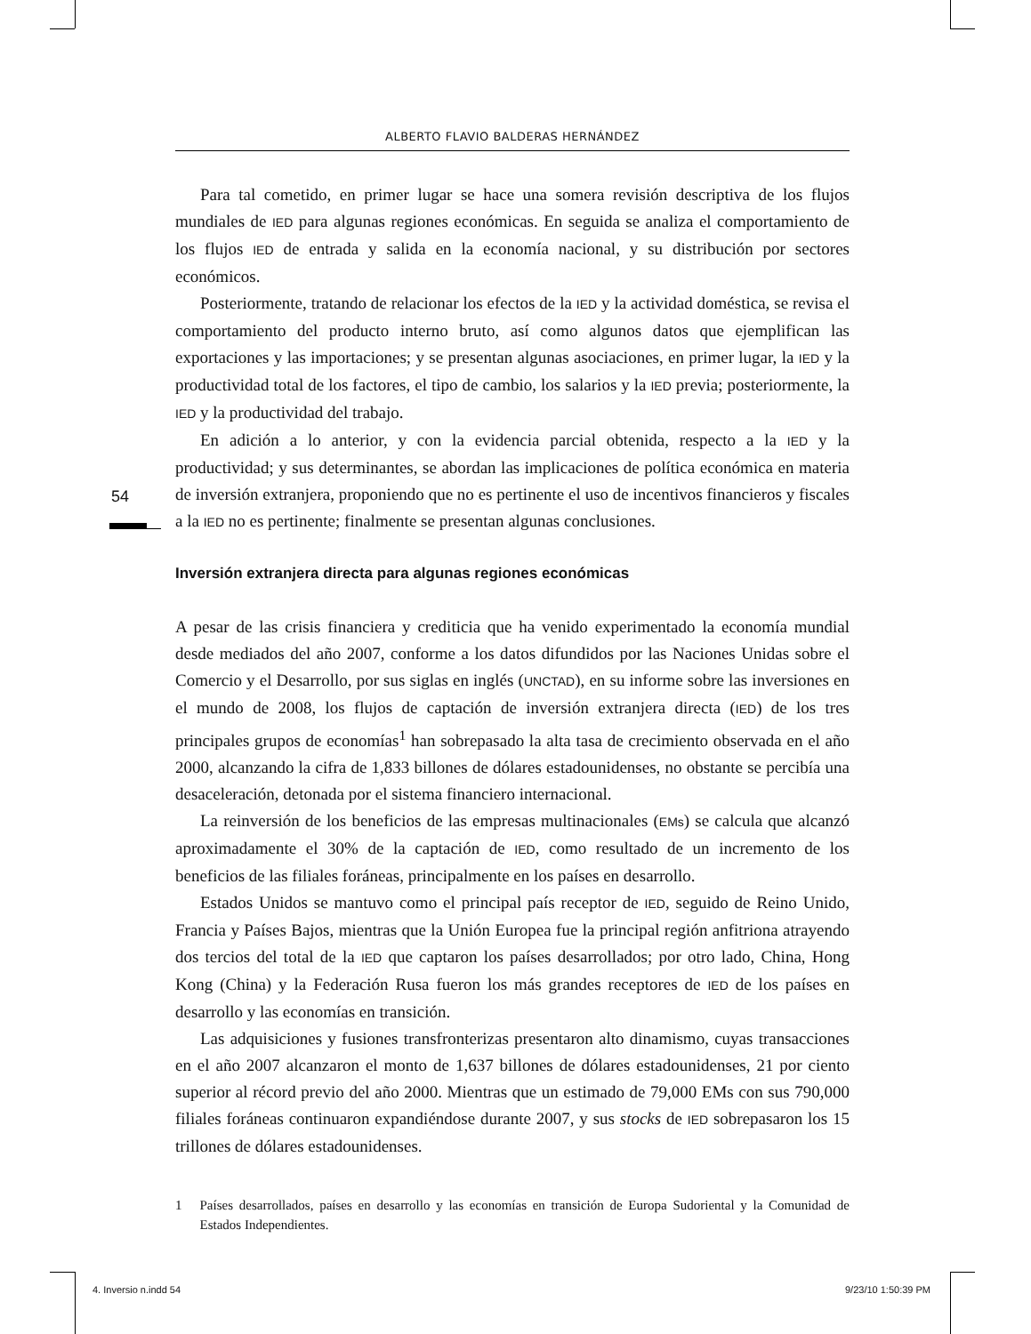ALBERTO FLAVIO BALDERAS HERNÁNDEZ
54
Para tal cometido, en primer lugar se hace una somera revisión descriptiva de los flujos mundiales de IED para algunas regiones económicas. En seguida se analiza el comportamiento de los flujos IED de entrada y salida en la economía nacional, y su distribución por sectores económicos.
Posteriormente, tratando de relacionar los efectos de la IED y la actividad doméstica, se revisa el comportamiento del producto interno bruto, así como algunos datos que ejemplifican las exportaciones y las importaciones; y se presentan algunas asociaciones, en primer lugar, la IED y la productividad total de los factores, el tipo de cambio, los salarios y la IED previa; posteriormente, la IED y la productividad del trabajo.
En adición a lo anterior, y con la evidencia parcial obtenida, respecto a la IED y la productividad; y sus determinantes, se abordan las implicaciones de política económica en materia de inversión extranjera, proponiendo que no es pertinente el uso de incentivos financieros y fiscales a la IED no es pertinente; finalmente se presentan algunas conclusiones.
Inversión extranjera directa para algunas regiones económicas
A pesar de las crisis financiera y crediticia que ha venido experimentado la economía mundial desde mediados del año 2007, conforme a los datos difundidos por las Naciones Unidas sobre el Comercio y el Desarrollo, por sus siglas en inglés (UNCTAD), en su informe sobre las inversiones en el mundo de 2008, los flujos de captación de inversión extranjera directa (IED) de los tres principales grupos de economías<sup>1</sup> han sobrepasado la alta tasa de crecimiento observada en el año 2000, alcanzando la cifra de 1,833 billones de dólares estadounidenses, no obstante se percibía una desaceleración, detonada por el sistema financiero internacional.
La reinversión de los beneficios de las empresas multinacionales (EMs) se calcula que alcanzó aproximadamente el 30% de la captación de IED, como resultado de un incremento de los beneficios de las filiales foráneas, principalmente en los países en desarrollo.
Estados Unidos se mantuvo como el principal país receptor de IED, seguido de Reino Unido, Francia y Países Bajos, mientras que la Unión Europea fue la principal región anfitriona atrayendo dos tercios del total de la IED que captaron los países desarrollados; por otro lado, China, Hong Kong (China) y la Federación Rusa fueron los más grandes receptores de IED de los países en desarrollo y las economías en transición.
Las adquisiciones y fusiones transfronterizas presentaron alto dinamismo, cuyas transacciones en el año 2007 alcanzaron el monto de 1,637 billones de dólares estadounidenses, 21 por ciento superior al récord previo del año 2000. Mientras que un estimado de 79,000 EMs con sus 790,000 filiales foráneas continuaron expandiéndose durante 2007, y sus stocks de IED sobrepasaron los 15 trillones de dólares estadounidenses.
1 Países desarrollados, países en desarrollo y las economías en transición de Europa Sudoriental y la Comunidad de Estados Independientes.
4. Inversio n.indd 54 9/23/10 1:50:39 PM